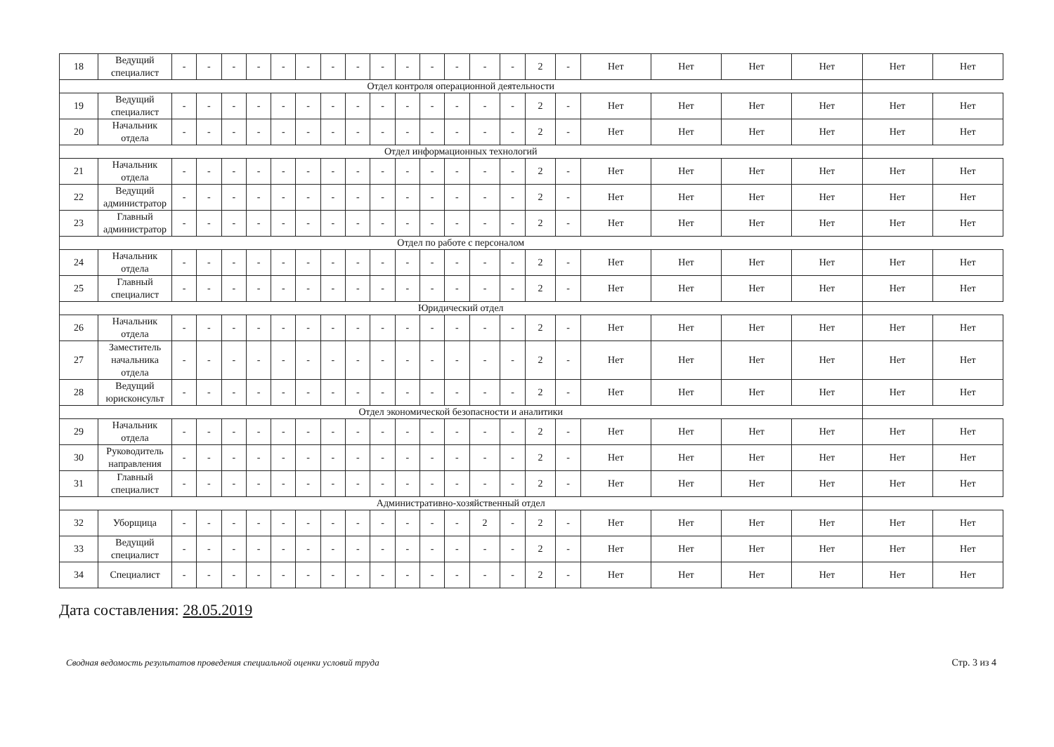| 18 | Ведущий специалист | - | - | - | - | - | - | - | - | - | - | - | - | - | - | 2 | - | Нет | Нет | Нет | Нет | Нет | Нет |
| Отдел контроля операционной деятельности | | | | | | | | | | | | | | | | | | | | | | | |
| 19 | Ведущий специалист | - | - | - | - | - | - | - | - | - | - | - | - | - | - | 2 | - | Нет | Нет | Нет | Нет | Нет | Нет |
| 20 | Начальник отдела | - | - | - | - | - | - | - | - | - | - | - | - | - | - | 2 | - | Нет | Нет | Нет | Нет | Нет | Нет |
| Отдел информационных технологий | | | | | | | | | | | | | | | | | | | | | | | |
| 21 | Начальник отдела | - | - | - | - | - | - | - | - | - | - | - | - | - | - | 2 | - | Нет | Нет | Нет | Нет | Нет | Нет |
| 22 | Ведущий администратор | - | - | - | - | - | - | - | - | - | - | - | - | - | - | 2 | - | Нет | Нет | Нет | Нет | Нет | Нет |
| 23 | Главный администратор | - | - | - | - | - | - | - | - | - | - | - | - | - | - | 2 | - | Нет | Нет | Нет | Нет | Нет | Нет |
| Отдел по работе с персоналом | | | | | | | | | | | | | | | | | | | | | | | |
| 24 | Начальник отдела | - | - | - | - | - | - | - | - | - | - | - | - | - | - | 2 | - | Нет | Нет | Нет | Нет | Нет | Нет |
| 25 | Главный специалист | - | - | - | - | - | - | - | - | - | - | - | - | - | - | 2 | - | Нет | Нет | Нет | Нет | Нет | Нет |
| Юридический отдел | | | | | | | | | | | | | | | | | | | | | | | |
| 26 | Начальник отдела | - | - | - | - | - | - | - | - | - | - | - | - | - | - | 2 | - | Нет | Нет | Нет | Нет | Нет | Нет |
| 27 | Заместитель начальника отдела | - | - | - | - | - | - | - | - | - | - | - | - | - | - | 2 | - | Нет | Нет | Нет | Нет | Нет | Нет |
| 28 | Ведущий юрисконсульт | - | - | - | - | - | - | - | - | - | - | - | - | - | - | 2 | - | Нет | Нет | Нет | Нет | Нет | Нет |
| Отдел экономической безопасности и аналитики | | | | | | | | | | | | | | | | | | | | | | | |
| 29 | Начальник отдела | - | - | - | - | - | - | - | - | - | - | - | - | - | - | 2 | - | Нет | Нет | Нет | Нет | Нет | Нет |
| 30 | Руководитель направления | - | - | - | - | - | - | - | - | - | - | - | - | - | - | 2 | - | Нет | Нет | Нет | Нет | Нет | Нет |
| 31 | Главный специалист | - | - | - | - | - | - | - | - | - | - | - | - | - | - | 2 | - | Нет | Нет | Нет | Нет | Нет | Нет |
| Административно-хозяйственный отдел | | | | | | | | | | | | | | | | | | | | | | | |
| 32 | Уборщица | - | - | - | - | - | - | - | - | - | - | - | - | 2 | - | 2 | - | Нет | Нет | Нет | Нет | Нет | Нет |
| 33 | Ведущий специалист | - | - | - | - | - | - | - | - | - | - | - | - | - | - | 2 | - | Нет | Нет | Нет | Нет | Нет | Нет |
| 34 | Специалист | - | - | - | - | - | - | - | - | - | - | - | - | - | - | 2 | - | Нет | Нет | Нет | Нет | Нет | Нет |
Дата составления: 28.05.2019
Сводная ведомость результатов проведения специальной оценки условий труда Стр. 3 из 4